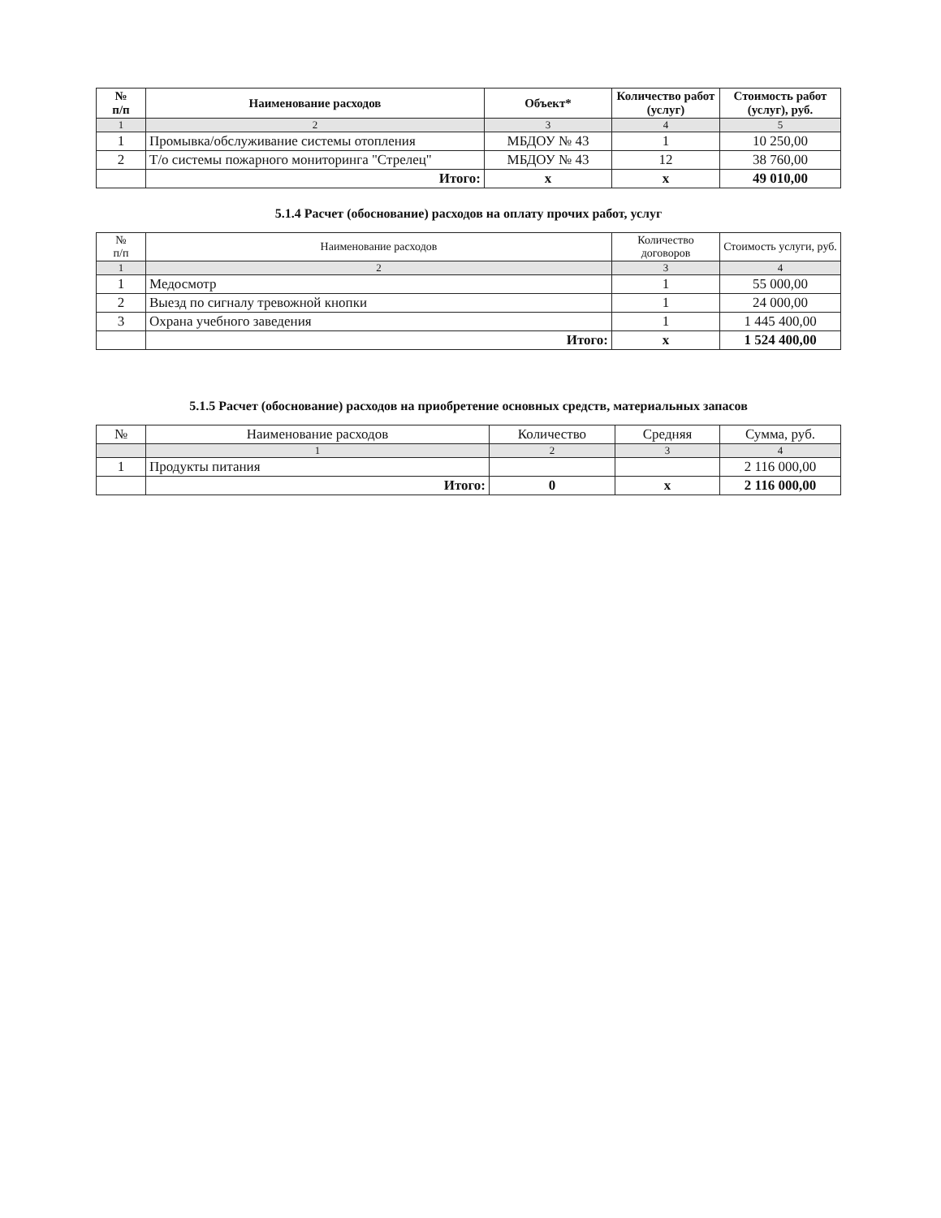| № п/п | Наименование расходов | Объект* | Количество работ (услуг) | Стоимость работ (услуг), руб. |
| --- | --- | --- | --- | --- |
| 1 | 2 | 3 | 4 | 5 |
| 1 | Промывка/обслуживание системы отопления | МБДОУ № 43 | 1 | 10 250,00 |
| 2 | Т/о системы пожарного мониторинга "Стрелец" | МБДОУ № 43 | 12 | 38 760,00 |
| | Итого: | x | x | 49 010,00 |
5.1.4 Расчет (обоснование) расходов на оплату прочих работ, услуг
| № п/п | Наименование расходов | Количество договоров | Стоимость услуги, руб. |
| --- | --- | --- | --- |
| 1 | 2 | 3 | 4 |
| 1 | Медосмотр | 1 | 55 000,00 |
| 2 | Выезд по сигналу тревожной кнопки | 1 | 24 000,00 |
| 3 | Охрана учебного заведения | 1 | 1 445 400,00 |
| | Итого: | x | 1 524 400,00 |
5.1.5 Расчет (обоснование) расходов на приобретение основных средств, материальных запасов
| № | Наименование расходов | Количество | Средняя | Сумма, руб. |
| | 1 | 2 | 3 | 4 |
| 1 | Продукты питания | | | 2 116 000,00 |
| | Итого: | 0 | x | 2 116 000,00 |